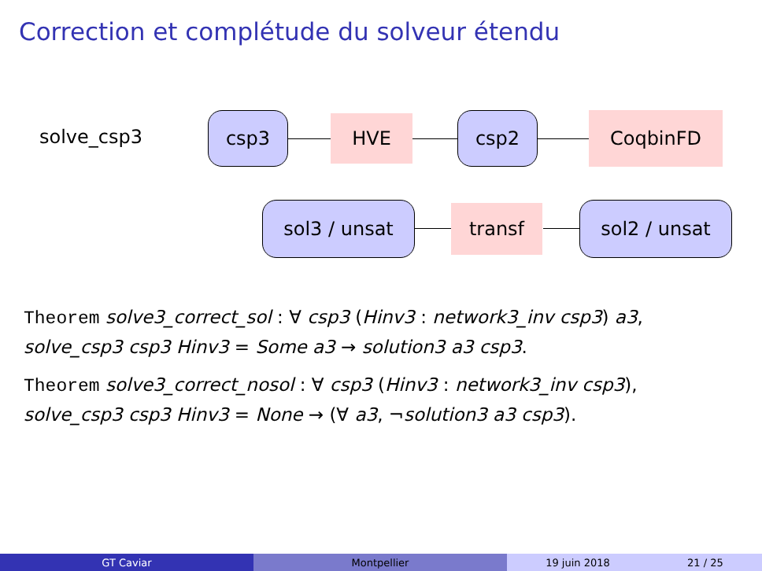Correction et complétude du solveur étendu
solve_csp3
csp3 HVE csp2 CoqbinFD
sol3 / unsat transf sol2 / unsat
Theorem solve3_correct_sol : ∀ csp3 (Hinv3 : network3_inv csp3) a3,
solve_csp3 csp3 Hinv3 = Some a3 → solution3 a3 csp3.
Theorem solve3_correct_nosol : ∀ csp3 (Hinv3 : network3_inv csp3),
solve_csp3 csp3 Hinv3 = None → (∀ a3, ¬solution3 a3 csp3).
GT Caviar Montpellier 19 juin 2018 21 / 25